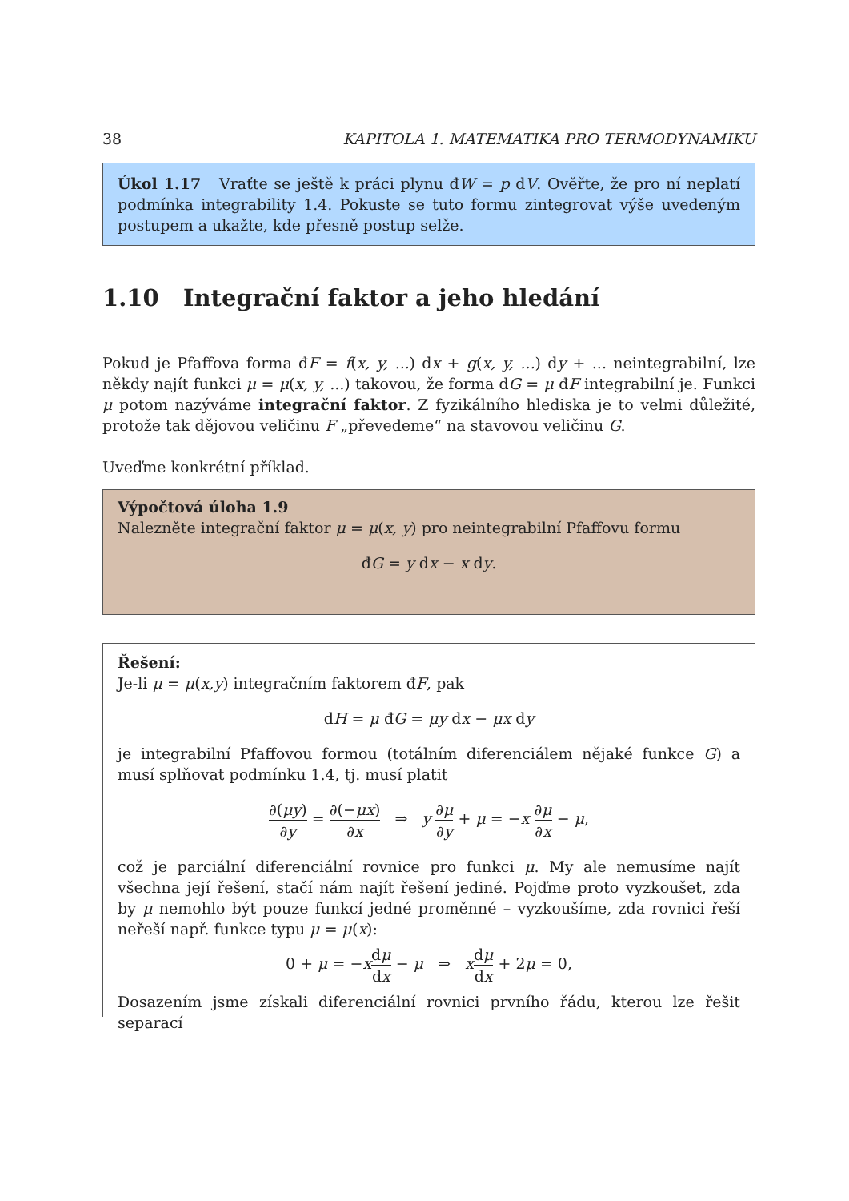38 KAPITOLA 1. MATEMATIKA PRO TERMODYNAMIKU
Úkol 1.17 Vraťte se ještě k práci plynu đW = p dV. Ověřte, že pro ní neplatí podmínka integrability 1.4. Pokuste se tuto formu zintegrovat výše uvedeným postupem a ukažte, kde přesně postup selže.
1.10 Integrační faktor a jeho hledání
Pokud je Pfaffova forma đF = f(x, y, ...) dx + g(x, y, ...) dy + ... neintegrabilní, lze někdy najít funkci μ = μ(x, y, ...) takovou, že forma dG = μ đF integrabilní je. Funkci μ potom nazýváme integrační faktor. Z fyzikálního hlediska je to velmi důležité, protože tak dějovou veličinu F „převedeme“ na stavovou veličinu G.
Uveďme konkrétní příklad.
Výpočtová úloha 1.9
Nalezněte integrační faktor μ = μ(x, y) pro neintegrabilní Pfaffovu formu
đG = y dx − x dy.
Řešení:
Je-li μ = μ(x,y) integračním faktorem đF, pak
dH = μ đG = μy dx − μx dy
je integrabilní Pfaffovou formou (totálním diferenciálem nějaké funkce G) a musí splňovat podmínku 1.4, tj. musí platit
∂(μy) ∂y = ∂(−μx) ∂x ⇒ y ∂μ ∂y + μ = −x ∂μ ∂x − μ,
což je parciální diferenciální rovnice pro funkci μ. My ale nemusíme najít všechna její řešení, stačí nám najít řešení jediné. Pojďme proto vyzkoušet, zda by μ nemohlo být pouze funkcí jedné proměnné – vyzkoušíme, zda rovnici řeší neřeší např. funkce typu μ = μ(x):
0 + μ = −xdμ dx − μ ⇒ xdμ dx + 2μ = 0,
Dosazením jsme získali diferenciální rovnici prvního řádu, kterou lze řešit separací